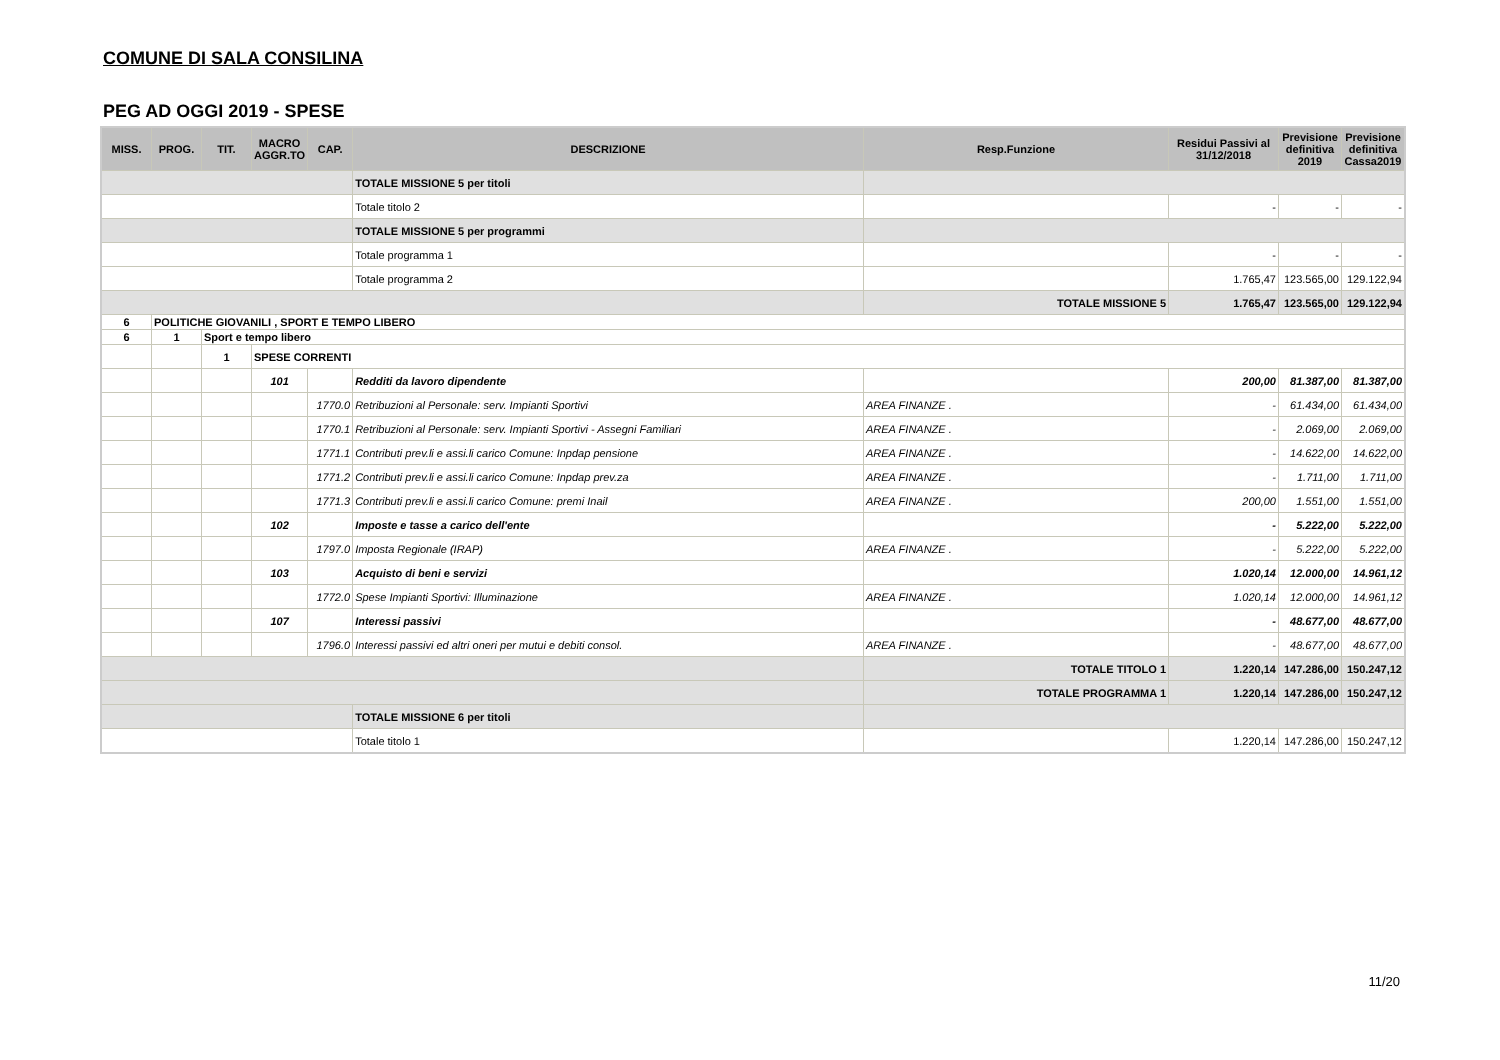COMUNE DI SALA CONSILINA
PEG AD OGGI 2019 - SPESE
| MISS. | PROG. | TIT. | MACRO AGGR.TO | CAP. | DESCRIZIONE | Resp.Funzione | Residui Passivi al 31/12/2018 | Previsione definitiva 2019 | Previsione definitiva Cassa2019 |
| --- | --- | --- | --- | --- | --- | --- | --- | --- | --- |
| | | | | | TOTALE MISSIONE 5 per titoli | | | | |
| | | | | | Totale titolo 2 | | - | - | - |
| | | | | | TOTALE MISSIONE 5 per programmi | | | | |
| | | | | | Totale programma 1 | | - | - | - |
| | | | | | Totale programma 2 | | 1.765,47 | 123.565,00 | 129.122,94 |
| | | | | | | TOTALE MISSIONE 5 | 1.765,47 | 123.565,00 | 129.122,94 |
| 6 | POLITICHE GIOVANILI , SPORT E TEMPO LIBERO | | | | | | | | |
| 6 | 1 | Sport e tempo libero | | | | | | | |
| | | 1 | SPESE CORRENTI | | | | | | |
| | | | 101 | | Redditi da lavoro dipendente | | 200,00 | 81.387,00 | 81.387,00 |
| | | | | 1770.0 | Retribuzioni al Personale: serv. Impianti Sportivi | AREA FINANZE . | - | 61.434,00 | 61.434,00 |
| | | | | 1770.1 | Retribuzioni al Personale: serv. Impianti Sportivi - Assegni Familiari | AREA FINANZE . | - | 2.069,00 | 2.069,00 |
| | | | | 1771.1 | Contributi prev.li e assi.li carico Comune: Inpdap pensione | AREA FINANZE . | - | 14.622,00 | 14.622,00 |
| | | | | 1771.2 | Contributi prev.li e assi.li carico Comune: Inpdap prev.za | AREA FINANZE . | - | 1.711,00 | 1.711,00 |
| | | | | 1771.3 | Contributi prev.li e assi.li carico Comune: premi Inail | AREA FINANZE . | 200,00 | 1.551,00 | 1.551,00 |
| | | | 102 | | Imposte e tasse a carico dell'ente | | - | 5.222,00 | 5.222,00 |
| | | | | 1797.0 | Imposta Regionale (IRAP) | AREA FINANZE . | - | 5.222,00 | 5.222,00 |
| | | | 103 | | Acquisto di beni e servizi | | 1.020,14 | 12.000,00 | 14.961,12 |
| | | | | 1772.0 | Spese Impianti Sportivi: Illuminazione | AREA FINANZE . | 1.020,14 | 12.000,00 | 14.961,12 |
| | | | 107 | | Interessi passivi | | - | 48.677,00 | 48.677,00 |
| | | | | 1796.0 | Interessi passivi ed altri oneri per mutui e debiti consol. | AREA FINANZE . | - | 48.677,00 | 48.677,00 |
| | | | | | | TOTALE TITOLO 1 | 1.220,14 | 147.286,00 | 150.247,12 |
| | | | | | | TOTALE PROGRAMMA 1 | 1.220,14 | 147.286,00 | 150.247,12 |
| | | | | | TOTALE MISSIONE 6 per titoli | | | | |
| | | | | | Totale titolo 1 | | 1.220,14 | 147.286,00 | 150.247,12 |
11/20